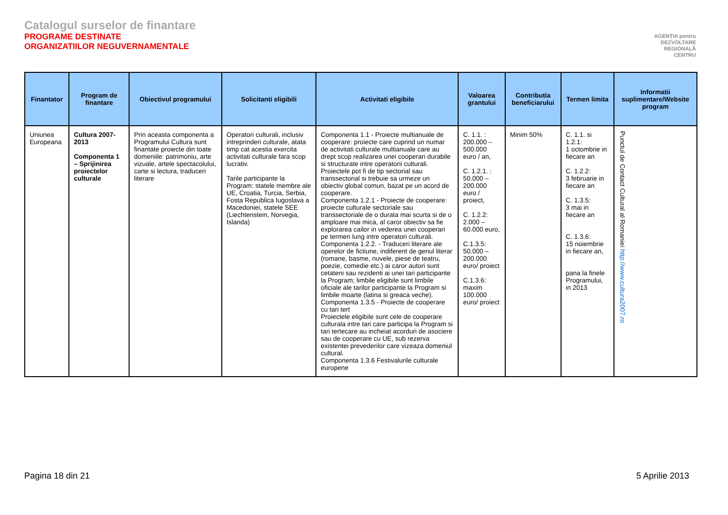Catalogul surselor de finantare
PROGRAME DESTINATE
ORGANIZATIILOR NEGUVERNAMENTALE
AGENȚIA pentru
DEZVOLTARE
REGIONALĂ
CENTRU
| Finantator | Program de finantare | Obiectivul programului | Solicitanti eligibili | Activitati eligibile | Valoarea grantului | Contributia beneficiarului | Termen limita | Informatii suplimentare/Website program |
| --- | --- | --- | --- | --- | --- | --- | --- | --- |
| Uniunea Europeana | Cultura 2007-2013 Componenta 1 – Sprijinirea proiectelor culturale | Prin aceasta componenta a Programului Cultura sunt finantate proiecte din toate domeniile: patrimoniu, arte vizuale, artele spectacolului, carte si lectura, traduceri literare | Operatori culturali, inclusiv intreprinderi culturale, atata timp cat acestia exercita activitati culturale fara scop lucrativ. Tarile participante la Program: statele membre ale UE, Croatia, Turcia, Serbia, Fosta Republica Iugoslava a Macedoniei, statele SEE (Liechtenstein, Norvegia, Islanda) | Componenta 1.1 - Proiecte multianuale de cooperare: proiecte care cuprind un numar de activitati culturale multianuale care au drept scop realizarea unei cooperari durabile si structurate intre operatorii culturali. Proiectele pot fi de tip sectorial sau transsectorial si trebuie sa urmeze un obiectiv global comun, bazat pe un acord de cooperare. Componenta 1.2.1 - Proiecte de cooperare: proiecte culturale sectoriale sau transsectoriale de o durata mai scurta si de o amploare mai mica, al caror obiectiv sa fie explorarea cailor in vederea unei cooperari pe termen lung intre operatori culturali. Componenta 1.2.2. - Traduceri literare ale operelor de fictiune, indiferent de genul literar (romane, basme, nuvele, piese de teatru, poezie, comedie etc.) ai caror autori sunt cetateni sau rezidenti ai unei tari participante la Program; limbile eligibile sunt limbile oficiale ale tarilor participante la Program si limbile moarte (latina si greaca veche). Componenta 1.3.5 - Proiecte de cooperare cu tari tert Proiectele eligibile sunt cele de cooperare culturala intre tari care participa la Program si tari tertecare au incheiat acorduri de asociere sau de cooperare cu UE, sub rezerva existentei prevederilor care vizeaza domeniul cultural. Componenta 1.3.6 Festivalurile culturale europene | C. 1.1. : 200.000 – 500.000 euro / an, C. 1.2.1. : 50.000 – 200.000 euro / proiect, C. 1.2.2: 2.000 – 60.000 euro, C.1.3.5: 50.000 – 200.000 euro/ proiect C.1.3.6: maxim 100.000 euro/ proiect | Minim 50% | C. 1.1. si 1.2.1: 1 octombrie in fiecare an C. 1.2.2: 3 februarie in fiecare an C. 1.3.5: 3 mai in fiecare an C. 1.3.6: 15 noiembrie in fiecare an, pana la finele Programului, in 2013 | Punctul de Contact Cultural al Romaniei http://www.cultura2007.ro |
Pagina 18 din 21 5 Aprilie 2013